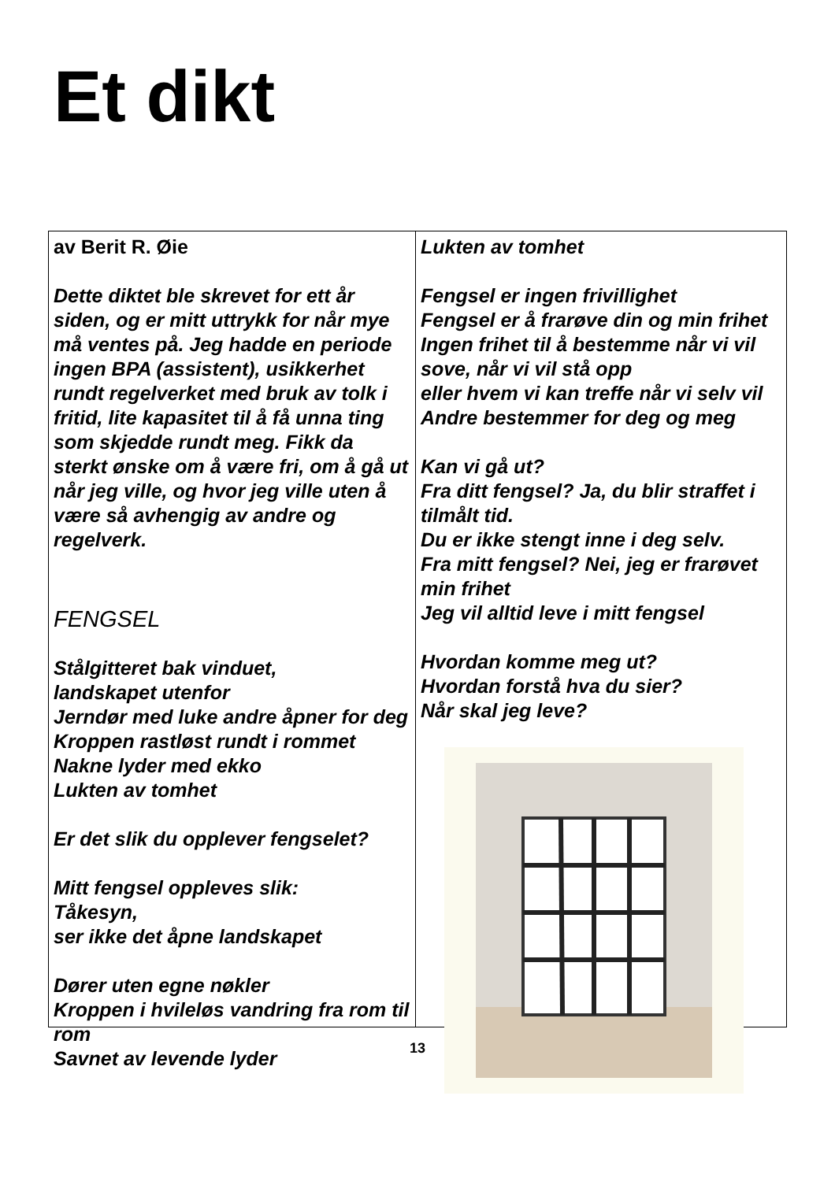Et dikt
av Berit R. Øie
Dette diktet ble skrevet for ett år siden, og er mitt uttrykk for når mye må ventes på. Jeg hadde en periode ingen BPA (assistent), usikkerhet rundt regelverket med bruk av tolk i fritid, lite kapasitet til å få unna ting som skjedde rundt meg. Fikk da sterkt ønske om å være fri, om å gå ut når jeg ville, og hvor jeg ville uten å være så avhengig av andre og regelverk.
FENGSEL
Stålgitteret bak vinduet,
landskapet utenfor
Jerndør med luke andre åpner for deg
Kroppen rastløst rundt i rommet
Nakne lyder med ekko
Lukten av tomhet
Er det slik du opplever fengselet?
Mitt fengsel oppleves slik:
Tåkesyn,
ser ikke det åpne landskapet
Dører uten egne nøkler
Kroppen i hvileløs vandring fra rom til rom
Savnet av levende lyder
Lukten av tomhet
Fengsel er ingen frivillighet
Fengsel er å frarøve din og min frihet
Ingen frihet til å bestemme når vi vil sove, når vi vil stå opp
eller hvem vi kan treffe når vi selv vil
Andre bestemmer for deg og meg
Kan vi gå ut?
Fra ditt fengsel? Ja, du blir straffet i tilmålt tid.
Du er ikke stengt inne i deg selv.
Fra mitt fengsel? Nei, jeg er frarøvet min frihet
Jeg vil alltid leve i mitt fengsel
Hvordan komme meg ut?
Hvordan forstå hva du sier?
Når skal jeg leve?
13